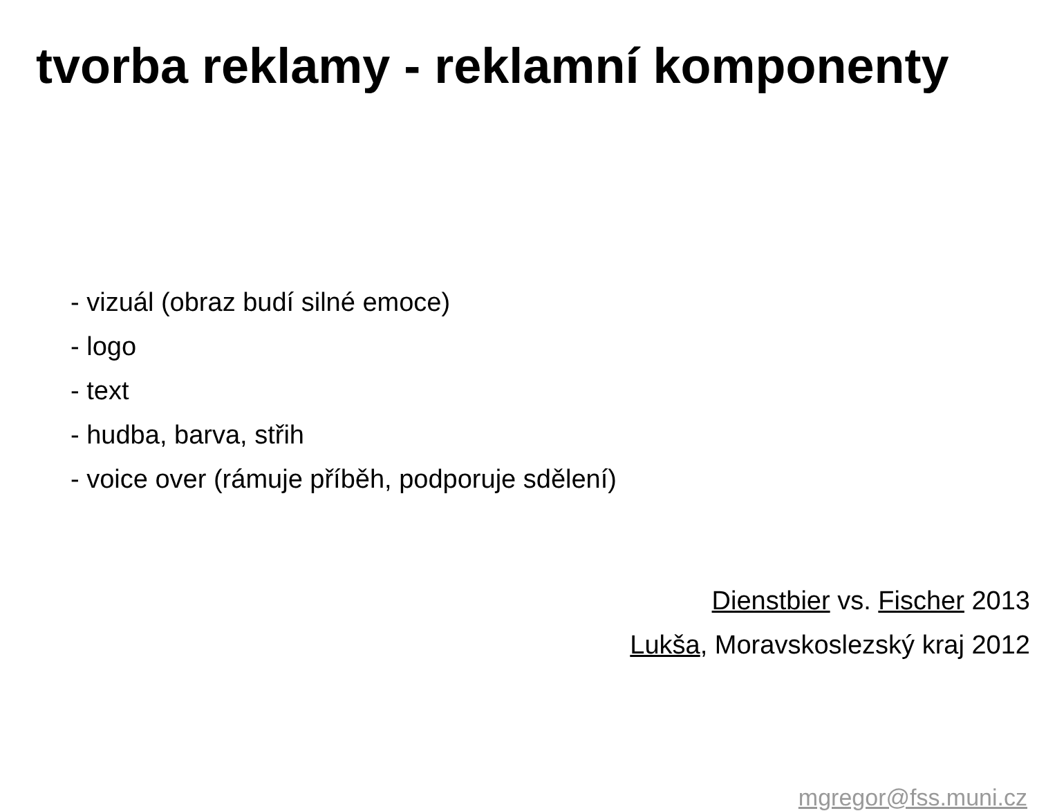tvorba reklamy - reklamní komponenty
- vizuál (obraz budí silné emoce)
- logo
- text
- hudba, barva, střih
- voice over (rámuje příběh, podporuje sdělení)
Dienstbier vs. Fischer 2013
Lukša, Moravskoslezský kraj 2012
mgregor@fss.muni.cz